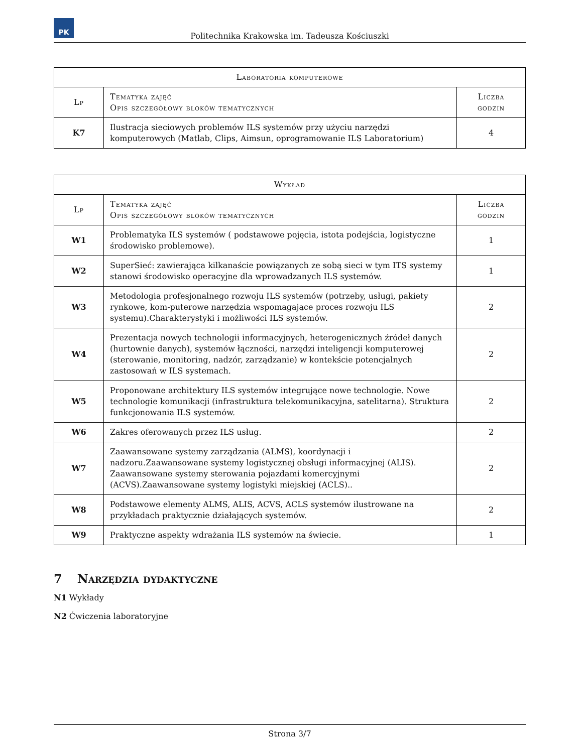PK
Politechnika Krakowska im. Tadeusza Kościuszki
| Laboratoria komputerowe | | |
| --- | --- | --- |
| Lp | Tematyka zajęć Opis szczegółowy bloków tematycznych | Liczba godzin |
| K7 | Ilustracja sieciowych problemów ILS systemów przy użyciu narzędzi komputerowych (Matlab, Clips, Aimsun, oprogramowanie ILS Laboratorium) | 4 |
| Wykład | | |
| --- | --- | --- |
| Lp | Tematyka zajęć Opis szczegółowy bloków tematycznych | Liczba godzin |
| W1 | Problematyka ILS systemów ( podstawowe pojęcia, istota podejścia, logistyczne środowisko problemowe). | 1 |
| W2 | SuperSieć: zawierająca kilkanaście powiązanych ze sobą sieci w tym ITS systemy stanowi środowisko operacyjne dla wprowadzanych ILS systemów. | 1 |
| W3 | Metodologia profesjonalnego rozwoju ILS systemów (potrzeby, usługi, pakiety rynkowe, kom-puterowe narzędzia wspomagające proces rozwoju ILS systemu).Charakterystyki i możliwości ILS systemów. | 2 |
| W4 | Prezentacja nowych technologii informacyjnych, heterogenicznych źródeł danych (hurtownie danych), systemów łączności, narzędzi inteligencji komputerowej (sterowanie, monitoring, nadzór, zarządzanie) w kontekście potencjalnych zastosowań w ILS systemach. | 2 |
| W5 | Proponowane architektury ILS systemów integrujące nowe technologie. Nowe technologie komunikacji (infrastruktura telekomunikacyjna, satelitarna). Struktura funkcjonowania ILS systemów. | 2 |
| W6 | Zakres oferowanych przez ILS usług. | 2 |
| W7 | Zaawansowane systemy zarządzania (ALMS), koordynacji i nadzoru.Zaawansowane systemy logistycznej obsługi informacyjnej (ALIS). Zaawansowane systemy sterowania pojazdami komercyjnymi (ACVS).Zaawansowane systemy logistyki miejskiej (ACLS).. | 2 |
| W8 | Podstawowe elementy ALMS, ALIS, ACVS, ACLS systemów ilustrowane na przykładach praktycznie działających systemów. | 2 |
| W9 | Praktyczne aspekty wdrażania ILS systemów na świecie. | 1 |
7 Narzędzia dydaktyczne
N1 Wykłady
N2 Ćwiczenia laboratoryjne
Strona 3/7